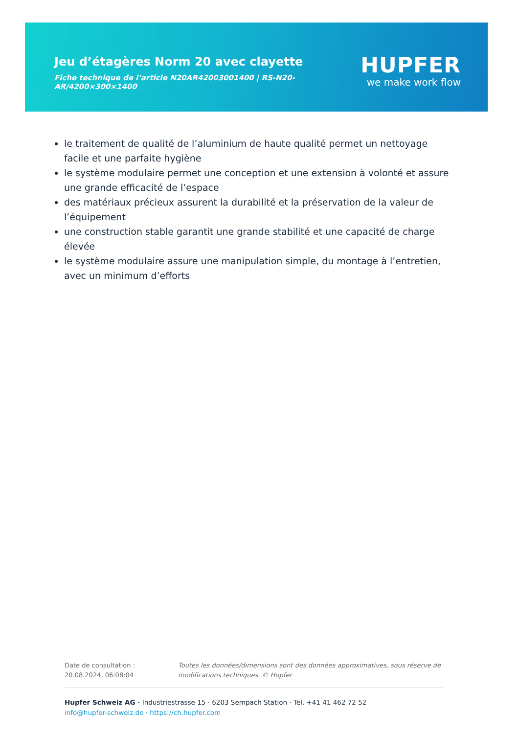Jeu d’étagères Norm 20 avec clayette
Fiche technique de l’article N20AR42003001400 | RS-N20-AR/4200×300×1400
HUPFER
we make work flow
le traitement de qualité de l’aluminium de haute qualité permet un nettoyage facile et une parfaite hygiène
le système modulaire permet une conception et une extension à volonté et assure une grande efficacité de l’espace
des matériaux précieux assurent la durabilité et la préservation de la valeur de l’équipement
une construction stable garantit une grande stabilité et une capacité de charge élevée
le système modulaire assure une manipulation simple, du montage à l’entretien, avec un minimum d’efforts
Date de consultation : 20.08.2024, 06:08:04 Toutes les données/dimensions sont des données approximatives, sous réserve de modifications techniques. © Hupfer
Hupfer Schweiz AG · Industriestrasse 15 · 6203 Sempach Station · Tel. +41 41 462 72 52
info@hupfer-schweiz.de · https://ch.hupfer.com